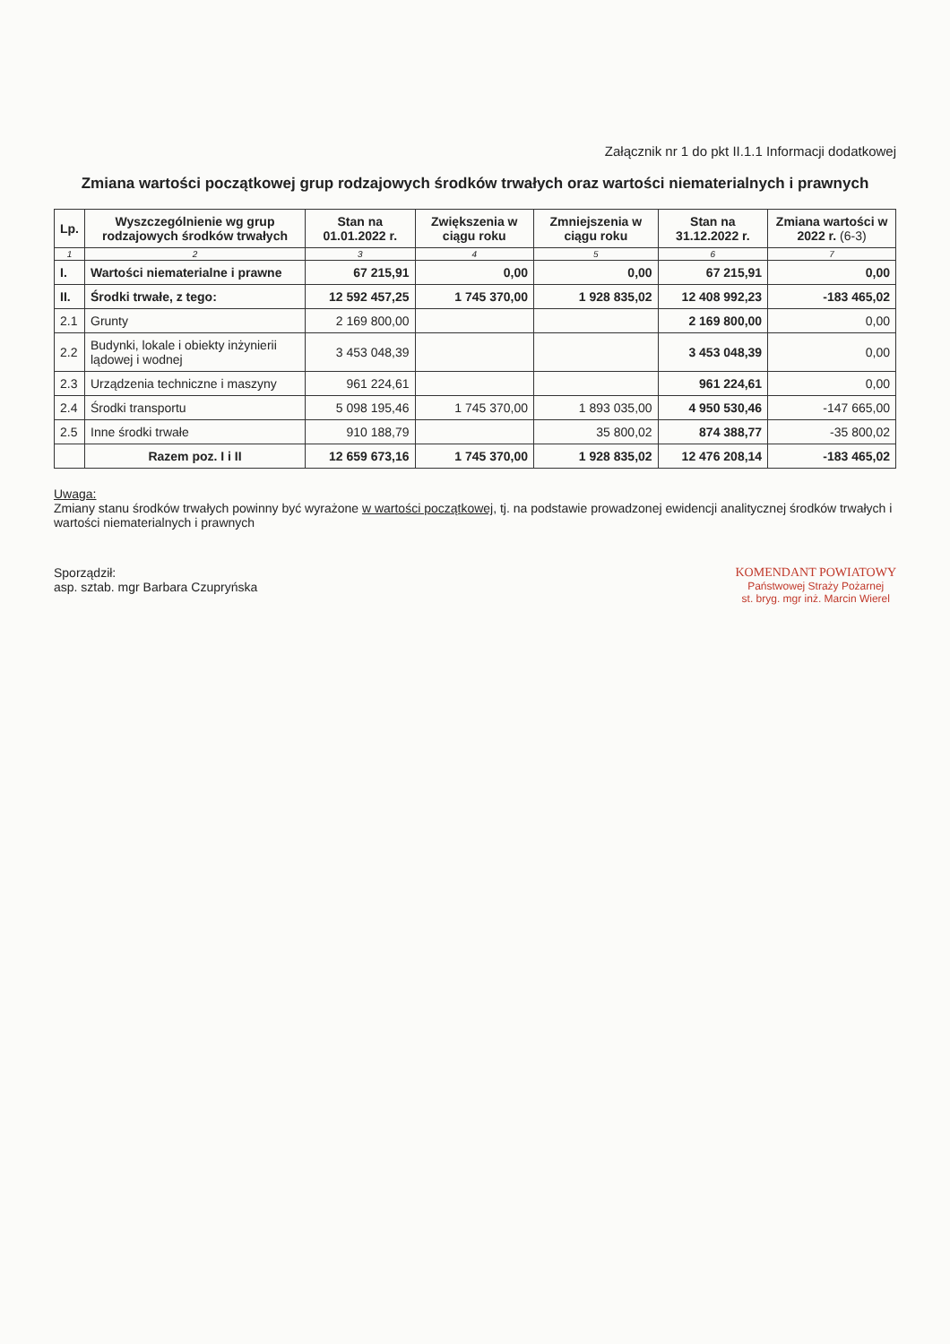Załącznik nr 1 do pkt II.1.1 Informacji dodatkowej
Zmiana wartości początkowej grup rodzajowych środków trwałych oraz wartości niematerialnych i prawnych
| Lp. | Wyszczególnienie wg grup rodzajowych środków trwałych | Stan na 01.01.2022 r. | Zwiększenia w ciągu roku | Zmniejszenia w ciągu roku | Stan na 31.12.2022 r. | Zmiana wartości w 2022 r. (6-3) |
| --- | --- | --- | --- | --- | --- | --- |
| 1 | 2 | 3 | 4 | 5 | 6 | 7 |
| I. | Wartości niematerialne i prawne | 67 215,91 | 0,00 | 0,00 | 67 215,91 | 0,00 |
| II. | Środki trwałe, z tego: | 12 592 457,25 | 1 745 370,00 | 1 928 835,02 | 12 408 992,23 | -183 465,02 |
| 2.1 | Grunty | 2 169 800,00 | | | 2 169 800,00 | 0,00 |
| 2.2 | Budynki, lokale i obiekty inżynierii lądowej i wodnej | 3 453 048,39 | | | 3 453 048,39 | 0,00 |
| 2.3 | Urządzenia techniczne i maszyny | 961 224,61 | | | 961 224,61 | 0,00 |
| 2.4 | Środki transportu | 5 098 195,46 | 1 745 370,00 | 1 893 035,00 | 4 950 530,46 | -147 665,00 |
| 2.5 | Inne środki trwałe | 910 188,79 | | 35 800,02 | 874 388,77 | -35 800,02 |
| | Razem poz. I i II | 12 659 673,16 | 1 745 370,00 | 1 928 835,02 | 12 476 208,14 | -183 465,02 |
Uwaga:
Zmiany stanu środków trwałych powinny być wyrażone w wartości początkowej, tj. na podstawie prowadzonej ewidencji analitycznej środków trwałych i wartości niematerialnych i prawnych
Sporządził:
asp. sztab. mgr Barbara Czupryńska
KOMENDANT POWIATOWY
Państwowej Straży Pożarnej
st. bryg. mgr inż. Marcin Wierel